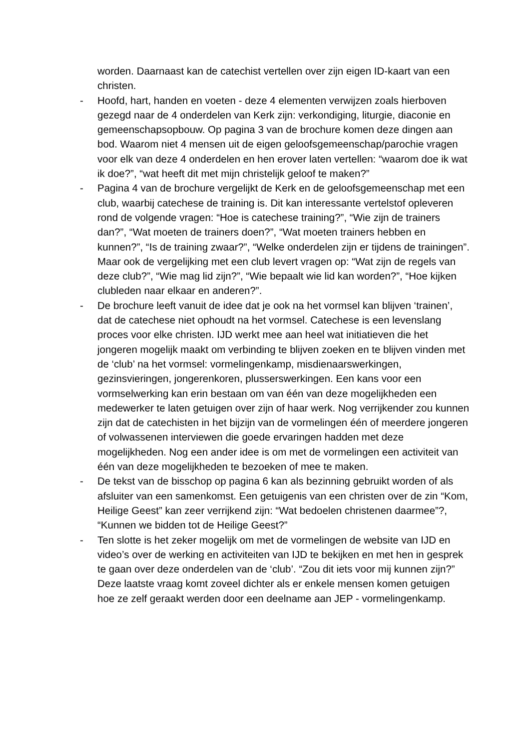worden. Daarnaast kan de catechist vertellen over zijn eigen ID-kaart van een christen.
- Hoofd, hart, handen en voeten - deze 4 elementen verwijzen zoals hierboven gezegd naar de 4 onderdelen van Kerk zijn: verkondiging, liturgie, diaconie en gemeenschapsopbouw. Op pagina 3 van de brochure komen deze dingen aan bod. Waarom niet 4 mensen uit de eigen geloofsgemeenschap/parochie vragen voor elk van deze 4 onderdelen en hen erover laten vertellen: “waarom doe ik wat ik doe?”, “wat heeft dit met mijn christelijk geloof te maken?”
- Pagina 4 van de brochure vergelijkt de Kerk en de geloofsgemeenschap met een club, waarbij catechese de training is. Dit kan interessante vertelstof opleveren rond de volgende vragen: “Hoe is catechese training?”, “Wie zijn de trainers dan?”, “Wat moeten de trainers doen?”, “Wat moeten trainers hebben en kunnen?”, “Is de training zwaar?”, “Welke onderdelen zijn er tijdens de trainingen”. Maar ook de vergelijking met een club levert vragen op: “Wat zijn de regels van deze club?”, “Wie mag lid zijn?”, “Wie bepaalt wie lid kan worden?”, “Hoe kijken clubleden naar elkaar en anderen?”.
- De brochure leeft vanuit de idee dat je ook na het vormsel kan blijven ‘trainen’, dat de catechese niet ophoudt na het vormsel. Catechese is een levenslang proces voor elke christen. IJD werkt mee aan heel wat initiatieven die het jongeren mogelijk maakt om verbinding te blijven zoeken en te blijven vinden met de ‘club’ na het vormsel: vormelingenkamp, misdienaarswerkingen, gezinsvieringen, jongerenkoren, plusserswerkingen. Een kans voor een vormselwerking kan erin bestaan om van één van deze mogelijkheden een medewerker te laten getuigen over zijn of haar werk. Nog verrijkender zou kunnen zijn dat de catechisten in het bijzijn van de vormelingen één of meerdere jongeren of volwassenen interviewen die goede ervaringen hadden met deze mogelijkheden. Nog een ander idee is om met de vormelingen een activiteit van één van deze mogelijkheden te bezoeken of mee te maken.
- De tekst van de bisschop op pagina 6 kan als bezinning gebruikt worden of als afsluiter van een samenkomst. Een getuigenis van een christen over de zin “Kom, Heilige Geest” kan zeer verrijkend zijn: “Wat bedoelen christenen daarmee”?, “Kunnen we bidden tot de Heilige Geest?”
- Ten slotte is het zeker mogelijk om met de vormelingen de website van IJD en video’s over de werking en activiteiten van IJD te bekijken en met hen in gesprek te gaan over deze onderdelen van de ‘club’. “Zou dit iets voor mij kunnen zijn?” Deze laatste vraag komt zoveel dichter als er enkele mensen komen getuigen hoe ze zelf geraakt werden door een deelname aan JEP - vormelingenkamp.